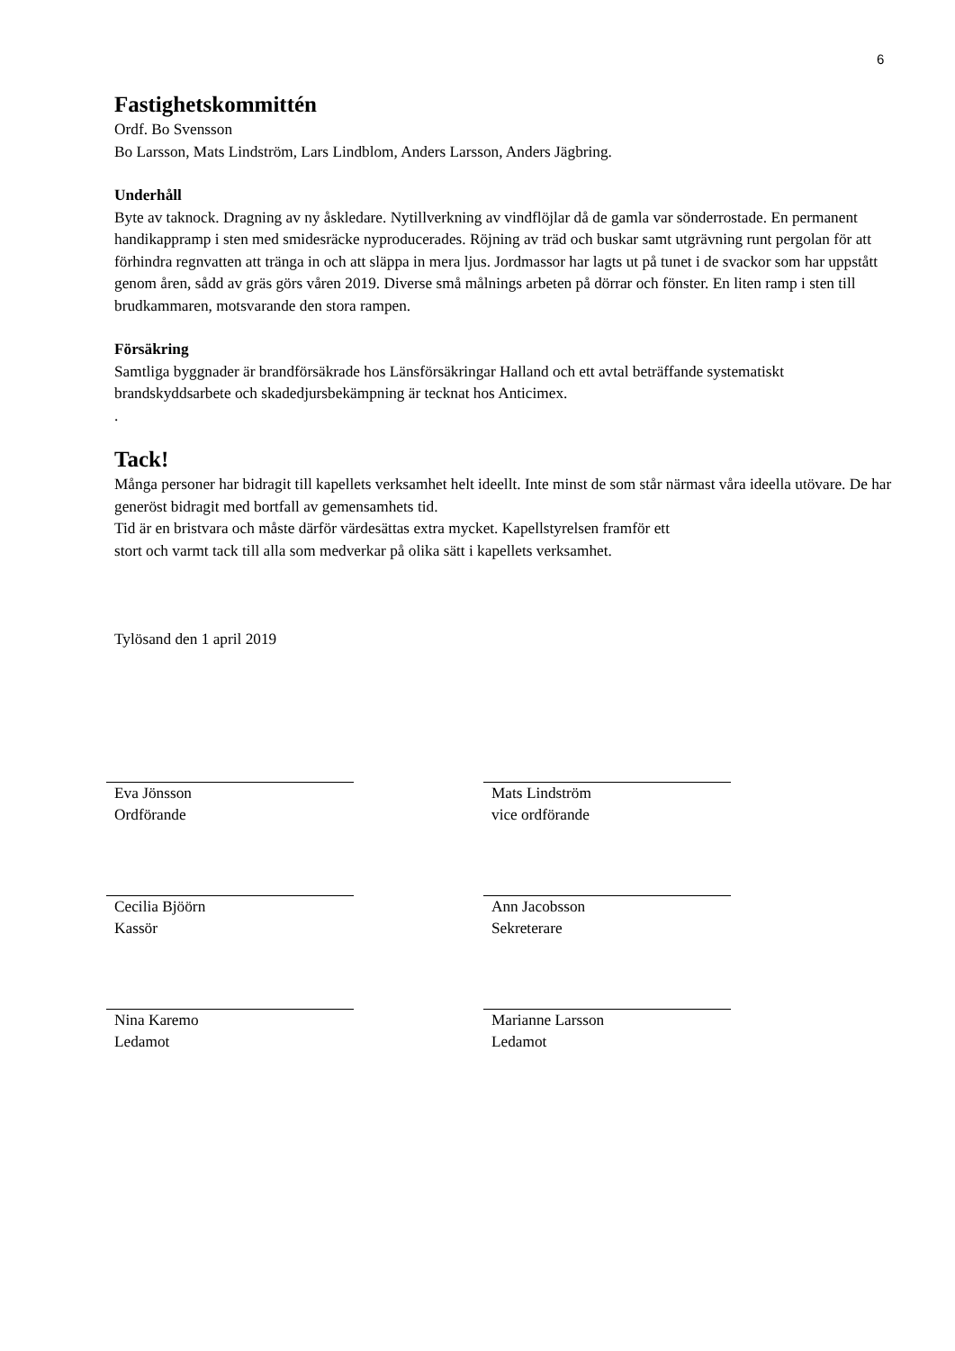6
Fastighetskommittén
Ordf. Bo Svensson
Bo Larsson, Mats Lindström, Lars Lindblom, Anders Larsson, Anders Jägbring.
Underhåll
Byte av taknock. Dragning av ny åskledare. Nytillverkning av vindflöjlar då de gamla var sönderrostade. En permanent handikappramp i sten med smidesräcke nyproducerades. Röjning av träd och buskar samt utgrävning runt pergolan för att förhindra regnvatten att tränga in och att släppa in mera ljus. Jordmassor har lagts ut på tunet i de svackor som har uppstått genom åren, sådd av gräs görs våren 2019. Diverse små målnings arbeten på dörrar och fönster. En liten ramp i sten till brudkammaren, motsvarande den stora rampen.
Försäkring
Samtliga byggnader är brandförsäkrade hos Länsförsäkringar Halland och ett avtal beträffande systematiskt brandskyddsarbete och skadedjursbekämpning är tecknat hos Anticimex.
.
Tack!
Många personer har bidragit till kapellets verksamhet helt ideellt. Inte minst de som står närmast våra ideella utövare. De har generöst bidragit med bortfall av gemensamhets tid.
Tid är en bristvara och måste därför värdesättas extra mycket. Kapellstyrelsen framför ett
stort och varmt tack till alla som medverkar på olika sätt i kapellets verksamhet.
Tylösand den 1 april 2019
Eva Jönsson
Ordförande
Mats Lindström
vice ordförande
Cecilia Bjöörn
Kassör
Ann Jacobsson
Sekreterare
Nina Karemo
Ledamot
Marianne Larsson
Ledamot